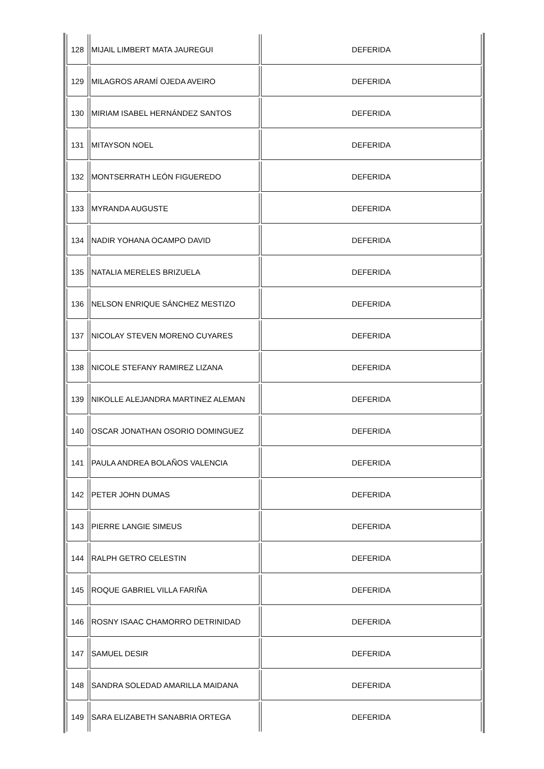| 128 | MIJAIL LIMBERT MATA JAUREGUI | DEFERIDA |
| 129 | MILAGROS ARAMÍ OJEDA AVEIRO | DEFERIDA |
| 130 | MIRIAM ISABEL HERNÁNDEZ SANTOS | DEFERIDA |
| 131 | MITAYSON NOEL | DEFERIDA |
| 132 | MONTSERRATH LEÓN FIGUEREDO | DEFERIDA |
| 133 | MYRANDA AUGUSTE | DEFERIDA |
| 134 | NADIR YOHANA OCAMPO DAVID | DEFERIDA |
| 135 | NATALIA MERELES BRIZUELA | DEFERIDA |
| 136 | NELSON ENRIQUE SÁNCHEZ MESTIZO | DEFERIDA |
| 137 | NICOLAY STEVEN MORENO CUYARES | DEFERIDA |
| 138 | NICOLE STEFANY RAMIREZ LIZANA | DEFERIDA |
| 139 | NIKOLLE ALEJANDRA MARTINEZ ALEMAN | DEFERIDA |
| 140 | OSCAR JONATHAN OSORIO DOMINGUEZ | DEFERIDA |
| 141 | PAULA ANDREA BOLAÑOS VALENCIA | DEFERIDA |
| 142 | PETER JOHN DUMAS | DEFERIDA |
| 143 | PIERRE LANGIE SIMEUS | DEFERIDA |
| 144 | RALPH GETRO CELESTIN | DEFERIDA |
| 145 | ROQUE GABRIEL VILLA FARIÑA | DEFERIDA |
| 146 | ROSNY ISAAC CHAMORRO DETRINIDAD | DEFERIDA |
| 147 | SAMUEL DESIR | DEFERIDA |
| 148 | SANDRA SOLEDAD AMARILLA MAIDANA | DEFERIDA |
| 149 | SARA ELIZABETH SANABRIA ORTEGA | DEFERIDA |